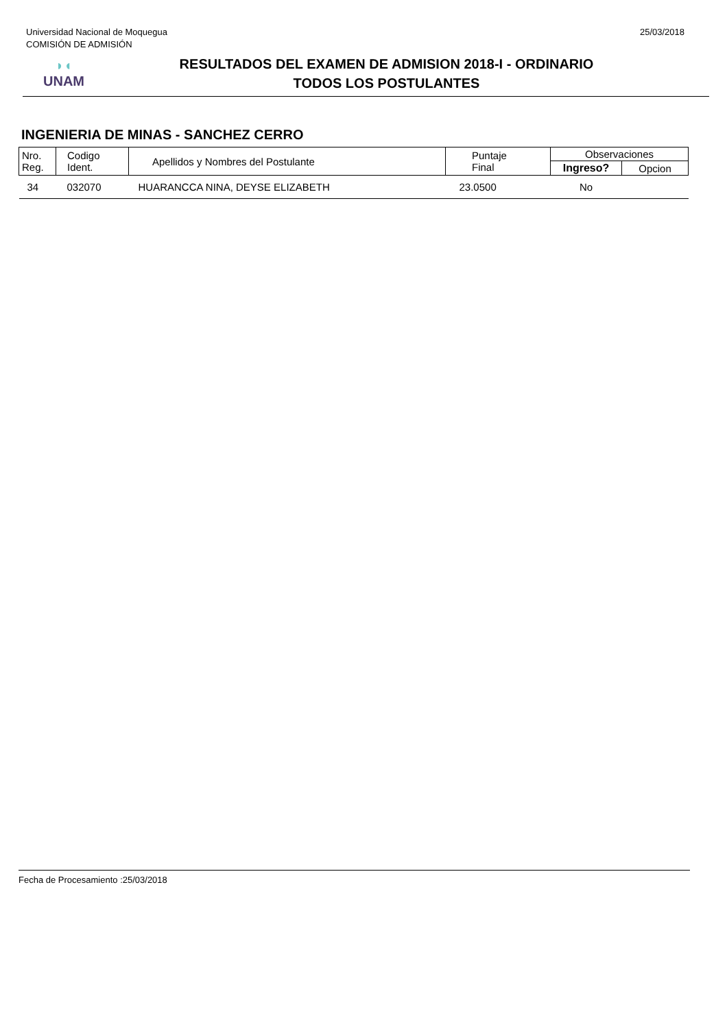Universidad Nacional de Moquegua
COMISIÓN DE ADMISIÓN
25/03/2018
◗◖
UNAM
RESULTADOS DEL EXAMEN DE ADMISION 2018-I - ORDINARIO
TODOS LOS POSTULANTES
INGENIERIA DE MINAS - SANCHEZ CERRO
| Nro. Reg. | Codigo Ident. | Apellidos y Nombres del Postulante | Puntaje Final | Observaciones | |
| --- | --- | --- | --- | --- | --- |
| | | | | Ingreso? | Opcion |
| 34 | 032070 | HUARANCCA NINA, DEYSE ELIZABETH | 23.0500 | No | |
Fecha de Procesamiento :25/03/2018